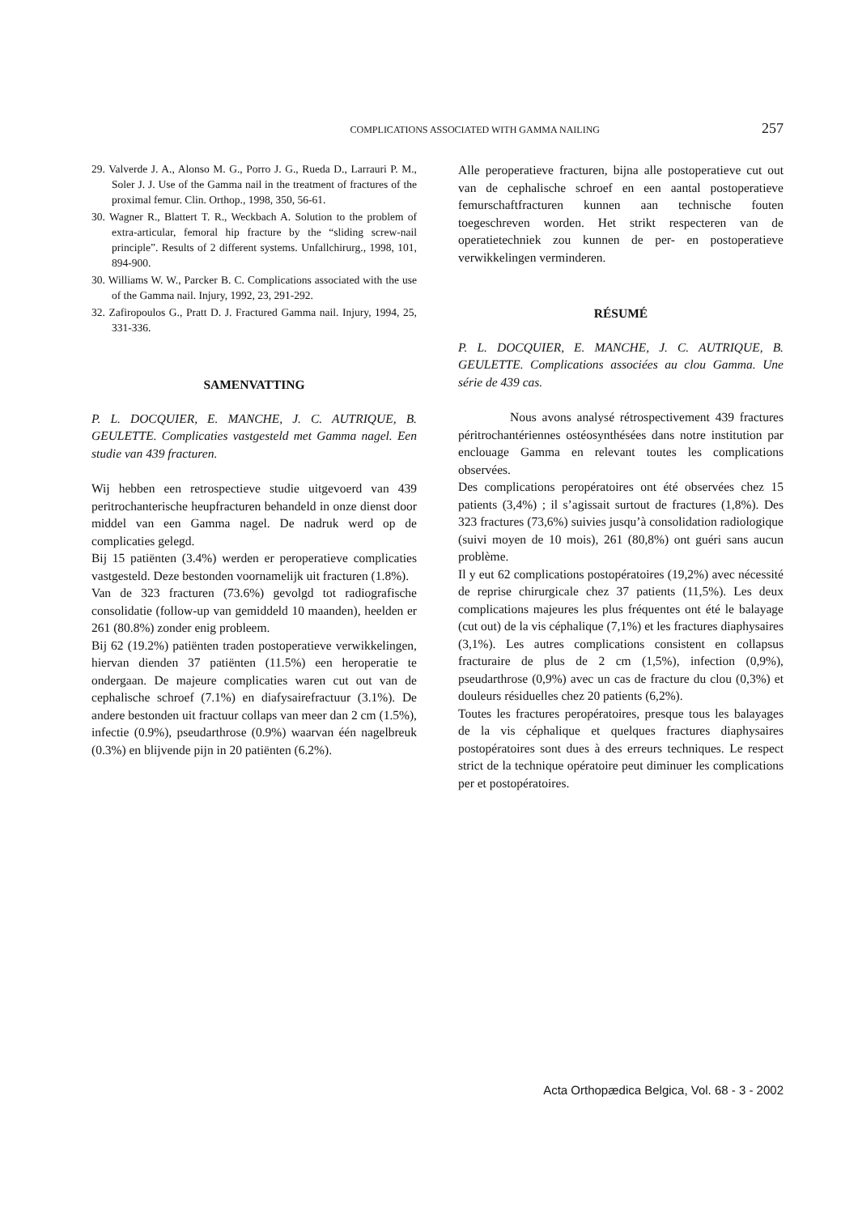COMPLICATIONS ASSOCIATED WITH GAMMA NAILING 257
29. Valverde J. A., Alonso M. G., Porro J. G., Rueda D., Larrauri P. M., Soler J. J. Use of the Gamma nail in the treatment of fractures of the proximal femur. Clin. Orthop., 1998, 350, 56-61.
30. Wagner R., Blattert T. R., Weckbach A. Solution to the problem of extra-articular, femoral hip fracture by the “sliding screw-nail principle”. Results of 2 different systems. Unfallchirurg., 1998, 101, 894-900.
30. Williams W. W., Parcker B. C. Complications associated with the use of the Gamma nail. Injury, 1992, 23, 291-292.
32. Zafiropoulos G., Pratt D. J. Fractured Gamma nail. Injury, 1994, 25, 331-336.
SAMENVATTING
P. L. DOCQUIER, E. MANCHE, J. C. AUTRIQUE, B. GEULETTE. Complicaties vastgesteld met Gamma nagel. Een studie van 439 fracturen.
Wij hebben een retrospectieve studie uitgevoerd van 439 peritrochanterische heupfracturen behandeld in onze dienst door middel van een Gamma nagel. De nadruk werd op de complicaties gelegd.
Bij 15 patiënten (3.4%) werden er peroperatieve complicaties vastgesteld. Deze bestonden voornamelijk uit fracturen (1.8%).
Van de 323 fracturen (73.6%) gevolgd tot radiografische consolidatie (follow-up van gemiddeld 10 maanden), heelden er 261 (80.8%) zonder enig probleem.
Bij 62 (19.2%) patiënten traden postoperatieve verwikkelingen, hiervan dienden 37 patiënten (11.5%) een heroperatie te ondergaan. De majeure complicaties waren cut out van de cephalische schroef (7.1%) en diafysairefractuur (3.1%). De andere bestonden uit fractuur collaps van meer dan 2 cm (1.5%), infectie (0.9%), pseudarthrose (0.9%) waarvan één nagelbreuk (0.3%) en blijvende pijn in 20 patiënten (6.2%).
Alle peroperatieve fracturen, bijna alle postoperatieve cut out van de cephalische schroef en een aantal postoperatieve femurschaftfracturen kunnen aan technische fouten toegeschreven worden. Het strikt respecteren van de operatietechniek zou kunnen de per- en postoperatieve verwikkelingen verminderen.
RÉSUMÉ
P. L. DOCQUIER, E. MANCHE, J. C. AUTRIQUE, B. GEULETTE. Complications associées au clou Gamma. Une série de 439 cas.
Nous avons analysé rétrospectivement 439 fractures péritrochantériennes ostéosynthésées dans notre institution par enclouage Gamma en relevant toutes les complications observées.
Des complications peropératoires ont été observées chez 15 patients (3,4%) ; il s’agissait surtout de fractures (1,8%). Des 323 fractures (73,6%) suivies jusqu’à consolidation radiologique (suivi moyen de 10 mois), 261 (80,8%) ont guéri sans aucun problème.
Il y eut 62 complications postopératoires (19,2%) avec nécessité de reprise chirurgicale chez 37 patients (11,5%). Les deux complications majeures les plus fréquentes ont été le balayage (cut out) de la vis céphalique (7,1%) et les fractures diaphysaires (3,1%). Les autres complications consistent en collapsus fracturaire de plus de 2 cm (1,5%), infection (0,9%), pseudarthrose (0,9%) avec un cas de fracture du clou (0,3%) et douleurs résiduelles chez 20 patients (6,2%).
Toutes les fractures peropératoires, presque tous les balayages de la vis céphalique et quelques fractures diaphysaires postopératoires sont dues à des erreurs techniques. Le respect strict de la technique opératoire peut diminuer les complications per et postopératoires.
Acta Orthopædica Belgica, Vol. 68 - 3 - 2002